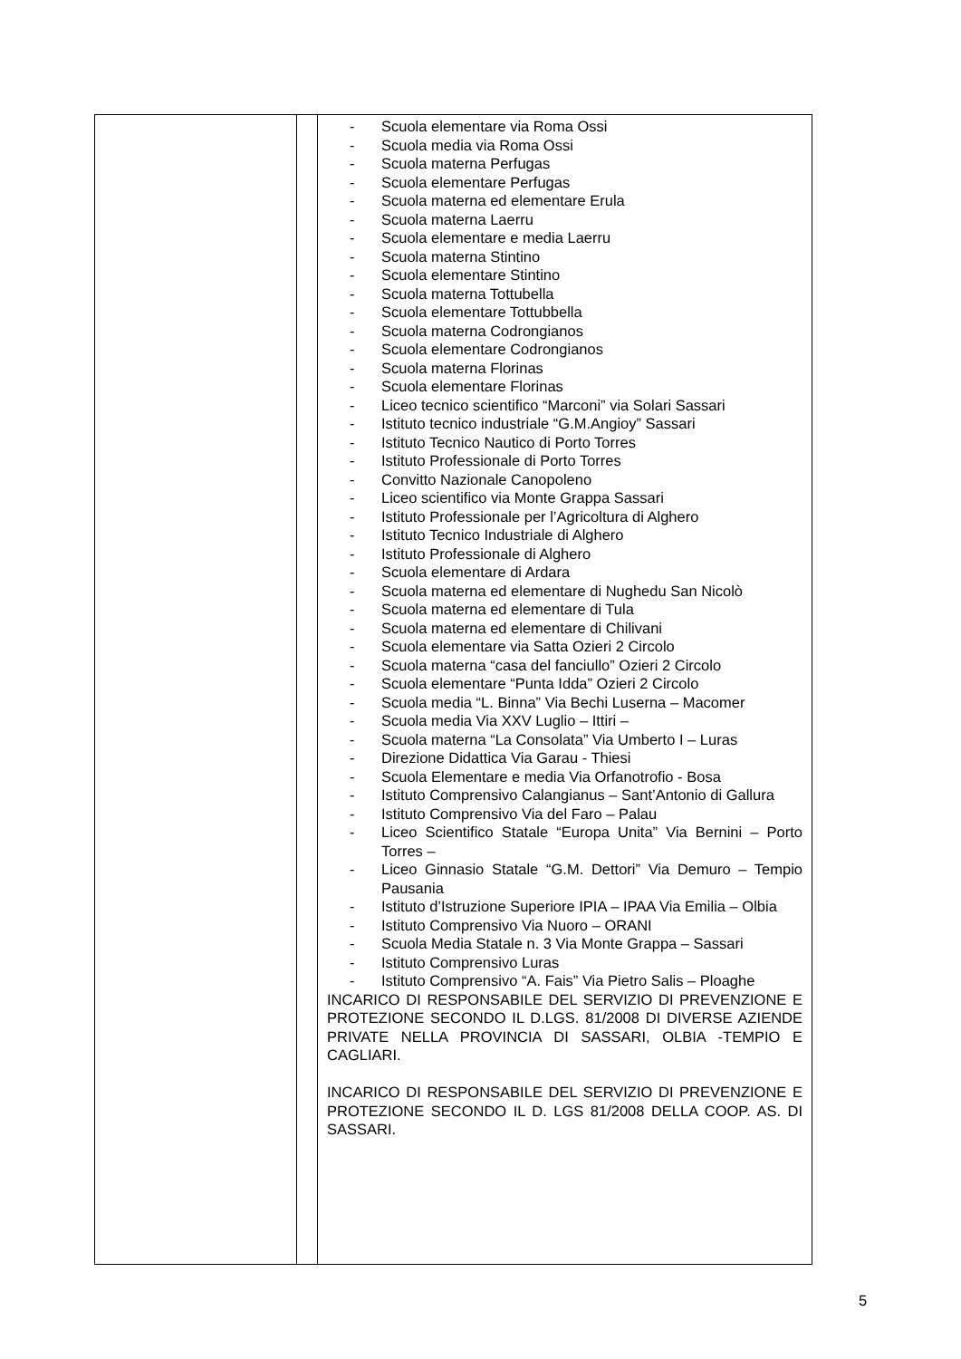| | | - Scuola elementare via Roma Ossi - Scuola media via Roma Ossi - Scuola materna Perfugas - Scuola elementare Perfugas - Scuola materna ed elementare Erula - Scuola materna Laerru - Scuola elementare e media Laerru - Scuola materna Stintino - Scuola elementare Stintino - Scuola materna Tottubella - Scuola elementare Tottubbella - Scuola materna Codrongianos - Scuola elementare Codrongianos - Scuola materna Florinas - Scuola elementare Florinas - Liceo tecnico scientifico “Marconi” via Solari Sassari - Istituto tecnico industriale “G.M.Angioy” Sassari - Istituto Tecnico Nautico di Porto Torres - Istituto Professionale di Porto Torres - Convitto Nazionale Canopoleno - Liceo scientifico via Monte Grappa Sassari - Istituto Professionale per l’Agricoltura di Alghero - Istituto Tecnico Industriale di Alghero - Istituto Professionale di Alghero - Scuola elementare di Ardara - Scuola materna ed elementare di Nughedu San Nicolò - Scuola materna ed elementare di Tula - Scuola materna ed elementare di Chilivani - Scuola elementare via Satta Ozieri 2 Circolo - Scuola materna “casa del fanciullo” Ozieri 2 Circolo - Scuola elementare “Punta Idda” Ozieri 2 Circolo - Scuola media “L. Binna” Via Bechi Luserna – Macomer - Scuola media Via XXV Luglio – Ittiri – - Scuola materna “La Consolata” Via Umberto I – Luras - Direzione Didattica Via Garau - Thiesi - Scuola Elementare e media Via Orfanotrofio - Bosa - Istituto Comprensivo Calangianus – Sant’Antonio di Gallura - Istituto Comprensivo Via del Faro – Palau - Liceo Scientifico Statale “Europa Unita” Via Bernini – Porto Torres – - Liceo Ginnasio Statale “G.M. Dettori” Via Demuro – Tempio Pausania - Istituto d’Istruzione Superiore IPIA – IPAA Via Emilia – Olbia - Istituto Comprensivo Via Nuoro – ORANI - Scuola Media Statale n. 3 Via Monte Grappa – Sassari - Istituto Comprensivo Luras - Istituto Comprensivo “A. Fais” Via Pietro Salis – Ploaghe INCARICO DI RESPONSABILE DEL SERVIZIO DI PREVENZIONE E PROTEZIONE SECONDO IL D.LGS. 81/2008 DI DIVERSE AZIENDE PRIVATE NELLA PROVINCIA DI SASSARI, OLBIA -TEMPIO E CAGLIARI. INCARICO DI RESPONSABILE DEL SERVIZIO DI PREVENZIONE E PROTEZIONE SECONDO IL D. LGS 81/2008 DELLA COOP. AS. DI SASSARI. |
5